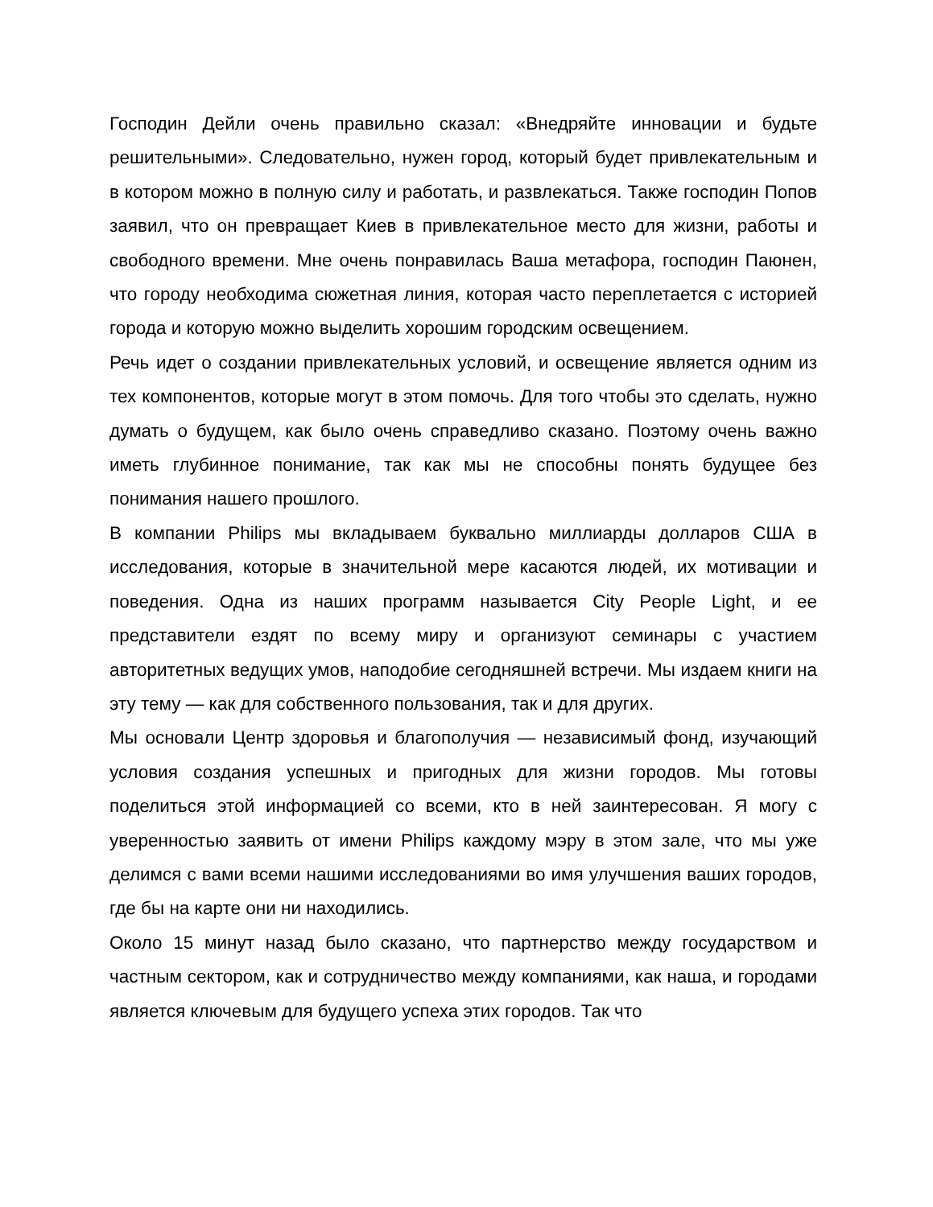Господин Дейли очень правильно сказал: «Внедряйте инновации и будьте решительными». Следовательно, нужен город, который будет привлекательным и в котором можно в полную силу и работать, и развлекаться. Также господин Попов заявил, что он превращает Киев в привлекательное место для жизни, работы и свободного времени. Мне очень понравилась Ваша метафора, господин Паюнен, что городу необходима сюжетная линия, которая часто переплетается с историей города и которую можно выделить хорошим городским освещением.
Речь идет о создании привлекательных условий, и освещение является одним из тех компонентов, которые могут в этом помочь. Для того чтобы это сделать, нужно думать о будущем, как было очень справедливо сказано. Поэтому очень важно иметь глубинное понимание, так как мы не способны понять будущее без понимания нашего прошлого.
В компании Philips мы вкладываем буквально миллиарды долларов США в исследования, которые в значительной мере касаются людей, их мотивации и поведения. Одна из наших программ называется City People Light, и ее представители ездят по всему миру и организуют семинары с участием авторитетных ведущих умов, наподобие сегодняшней встречи. Мы издаем книги на эту тему — как для собственного пользования, так и для других.
Мы основали Центр здоровья и благополучия — независимый фонд, изучающий условия создания успешных и пригодных для жизни городов. Мы готовы поделиться этой информацией со всеми, кто в ней заинтересован. Я могу с уверенностью заявить от имени Philips каждому мэру в этом зале, что мы уже делимся с вами всеми нашими исследованиями во имя улучшения ваших городов, где бы на карте они ни находились.
Около 15 минут назад было сказано, что партнерство между государством и частным сектором, как и сотрудничество между компаниями, как наша, и городами является ключевым для будущего успеха этих городов. Так что